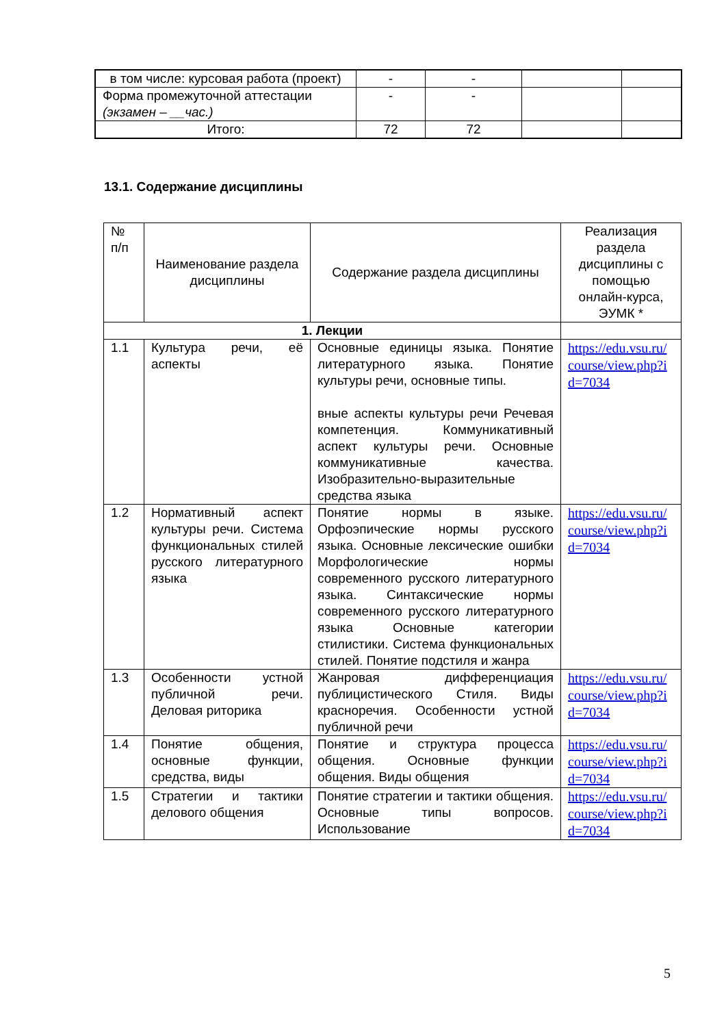| в том числе: курсовая работа (проект) | - | - | | |
| Форма промежуточной аттестации (экзамен – __час.) | - | - | | |
| Итого: | 72 | 72 | | |
13.1. Содержание дисциплины
| № п/п | Наименование раздела дисциплины | Содержание раздела дисциплины | Реализация раздела дисциплины с помощью онлайн-курса, ЭУМК * |
| --- | --- | --- | --- |
| 1. Лекции | | | |
| 1.1 | Культура речи, её аспекты | Основные единицы языка. Понятие литературного языка. Понятие культуры речи, основные типы. вные аспекты культуры речи Речевая компетенция. Коммуникативный аспект культуры речи. Основные коммуникативные качества. Изобразительно-выразительные средства языка | https://edu.vsu.ru/ course/view.php?i d=7034 |
| 1.2 | Нормативный аспект культуры речи. Система функциональных стилей русского литературного языка | Понятие нормы в языке. Орфоэпические нормы русского языка. Основные лексические ошибки Морфологические нормы современного русского литературного языка. Синтаксические нормы современного русского литературного языка Основные категории стилистики. Система функциональных стилей. Понятие подстиля и жанра | https://edu.vsu.ru/ course/view.php?i d=7034 |
| 1.3 | Особенности устной публичной речи. Деловая риторика | Жанровая дифференциация публицистического Стиля. Виды красноречия. Особенности устной публичной речи | https://edu.vsu.ru/ course/view.php?i d=7034 |
| 1.4 | Понятие общения, основные функции, средства, виды | Понятие и структура процесса общения. Основные функции общения. Виды общения | https://edu.vsu.ru/ course/view.php?i d=7034 |
| 1.5 | Стратегии и тактики делового общения | Понятие стратегии и тактики общения. Основные типы вопросов. Использование | https://edu.vsu.ru/ course/view.php?i d=7034 |
5